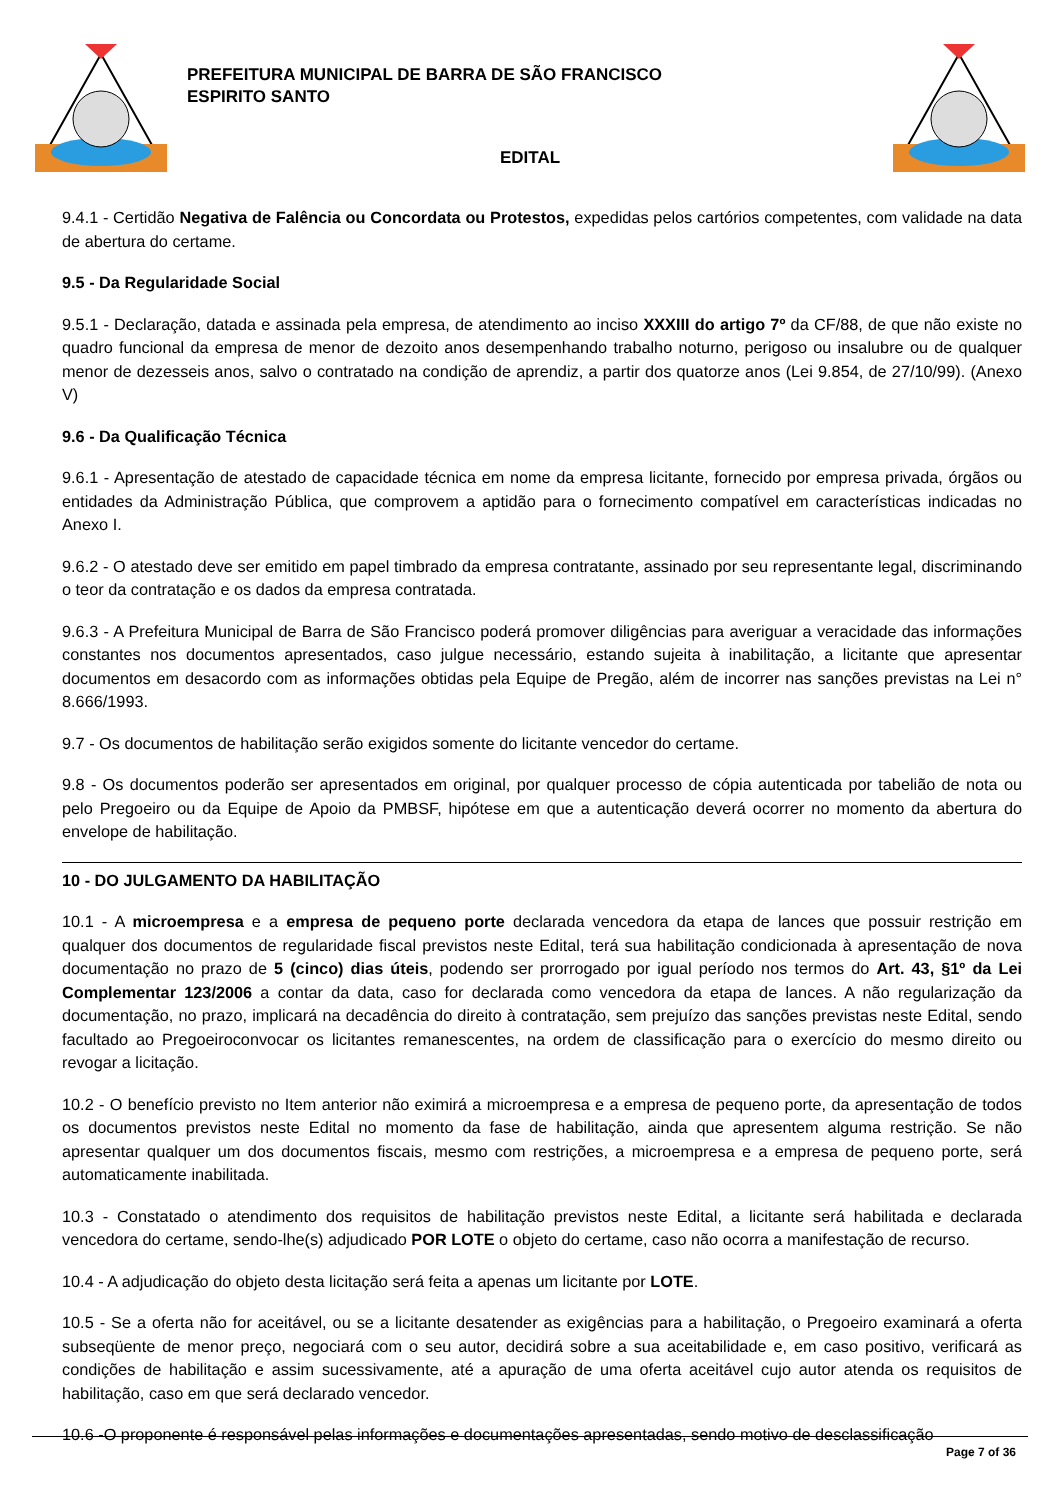PREFEITURA MUNICIPAL DE BARRA DE SÃO FRANCISCO
ESPIRITO SANTO
EDITAL
9.4.1 - Certidão Negativa de Falência ou Concordata ou Protestos, expedidas pelos cartórios competentes, com validade na data de abertura do certame.
9.5 - Da Regularidade Social
9.5.1 - Declaração, datada e assinada pela empresa, de atendimento ao inciso XXXIII do artigo 7º da CF/88, de que não existe no quadro funcional da empresa de menor de dezoito anos desempenhando trabalho noturno, perigoso ou insalubre ou de qualquer menor de dezesseis anos, salvo o contratado na condição de aprendiz, a partir dos quatorze anos (Lei 9.854, de 27/10/99). (Anexo V)
9.6 - Da Qualificação Técnica
9.6.1 - Apresentação de atestado de capacidade técnica em nome da empresa licitante, fornecido por empresa privada, órgãos ou entidades da Administração Pública, que comprovem a aptidão para o fornecimento compatível em características indicadas no Anexo I.
9.6.2 - O atestado deve ser emitido em papel timbrado da empresa contratante, assinado por seu representante legal, discriminando o teor da contratação e os dados da empresa contratada.
9.6.3 - A Prefeitura Municipal de Barra de São Francisco poderá promover diligências para averiguar a veracidade das informações constantes nos documentos apresentados, caso julgue necessário, estando sujeita à inabilitação, a licitante que apresentar documentos em desacordo com as informações obtidas pela Equipe de Pregão, além de incorrer nas sanções previstas na Lei n° 8.666/1993.
9.7 - Os documentos de habilitação serão exigidos somente do licitante vencedor do certame.
9.8 - Os documentos poderão ser apresentados em original, por qualquer processo de cópia autenticada por tabelião de nota ou pelo Pregoeiro ou da Equipe de Apoio da PMBSF, hipótese em que a autenticação deverá ocorrer no momento da abertura do envelope de habilitação.
10 - DO JULGAMENTO DA HABILITAÇÃO
10.1 - A microempresa e a empresa de pequeno porte declarada vencedora da etapa de lances que possuir restrição em qualquer dos documentos de regularidade fiscal previstos neste Edital, terá sua habilitação condicionada à apresentação de nova documentação no prazo de 5 (cinco) dias úteis, podendo ser prorrogado por igual período nos termos do Art. 43, §1º da Lei Complementar 123/2006 a contar da data, caso for declarada como vencedora da etapa de lances. A não regularização da documentação, no prazo, implicará na decadência do direito à contratação, sem prejuízo das sanções previstas neste Edital, sendo facultado ao Pregoeiroconvocar os licitantes remanescentes, na ordem de classificação para o exercício do mesmo direito ou revogar a licitação.
10.2 - O benefício previsto no Item anterior não eximirá a microempresa e a empresa de pequeno porte, da apresentação de todos os documentos previstos neste Edital no momento da fase de habilitação, ainda que apresentem alguma restrição. Se não apresentar qualquer um dos documentos fiscais, mesmo com restrições, a microempresa e a empresa de pequeno porte, será automaticamente inabilitada.
10.3 - Constatado o atendimento dos requisitos de habilitação previstos neste Edital, a licitante será habilitada e declarada vencedora do certame, sendo-lhe(s) adjudicado POR LOTE o objeto do certame, caso não ocorra a manifestação de recurso.
10.4 - A adjudicação do objeto desta licitação será feita a apenas um licitante por LOTE.
10.5 - Se a oferta não for aceitável, ou se a licitante desatender as exigências para a habilitação, o Pregoeiro examinará a oferta subseqüente de menor preço, negociará com o seu autor, decidirá sobre a sua aceitabilidade e, em caso positivo, verificará as condições de habilitação e assim sucessivamente, até a apuração de uma oferta aceitável cujo autor atenda os requisitos de habilitação, caso em que será declarado vencedor.
10.6 -O proponente é responsável pelas informações e documentações apresentadas, sendo motivo de desclassificação
Page 7 of 36